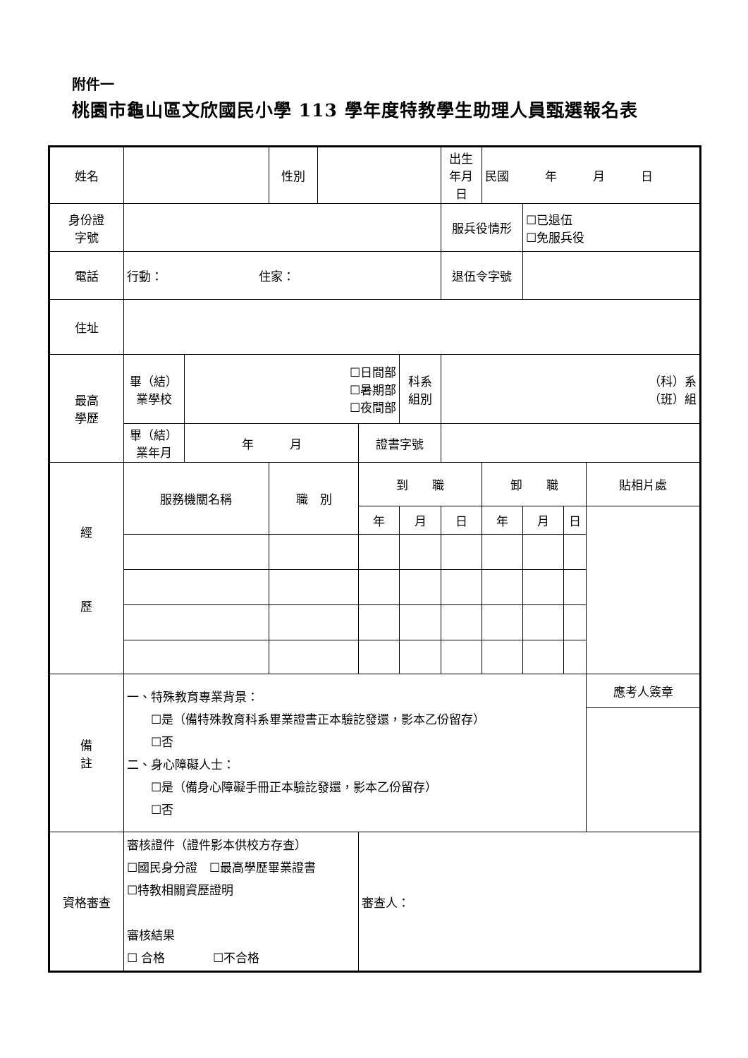附件一
桃園市龜山區文欣國民小學 113 學年度特教學生助理人員甄選報名表
| 姓名 | | | 性別 | | | | 出生 年月日 | 民國 年 月 日 | | | |
| 身份證 字號 | | | | | | | 服兵役情形 | | ☐已退伍 ☐免服兵役 | | |
| 電話 | 行動： 住家： | | | | | | 退伍令字號 | | | | |
| 住址 | | | | | | | | | | | |
| 最高 學歷 | 畢（結） 業學校 | ☐日間部 ☐暑期部 ☐夜間部 | | | | 科系 組別 | （科）系 （班）組 | | | | |
| | 畢（結） 業年月 | 年 月 | | | 證書字號 | | | | | | |
| 經 歷 | 服務機關名稱 | | 職 別 | | 到 職 | | | 卸 職 | | | 貼相片處 |
| | | | | | 年 | 月 | 日 | 年 | 月 | 日 | |
| 備 註 | 一、特殊教育專業背景： ☐是（備特殊教育科系畢業證書正本驗訖發還，影本乙份留存） ☐否 二、身心障礙人士： ☐是（備身心障礙手冊正本驗訖發還，影本乙份留存） ☐否 | | | | | | | | | | 應考人簽章 |
| 資格審查 | 審核證件（證件影本供校方存查） ☐國民身分證 ☐最高學歷畢業證書 ☐特教相關資歷證明 審核結果 ☐ 合格 ☐不合格 | | | | 審查人： | | | | | | |